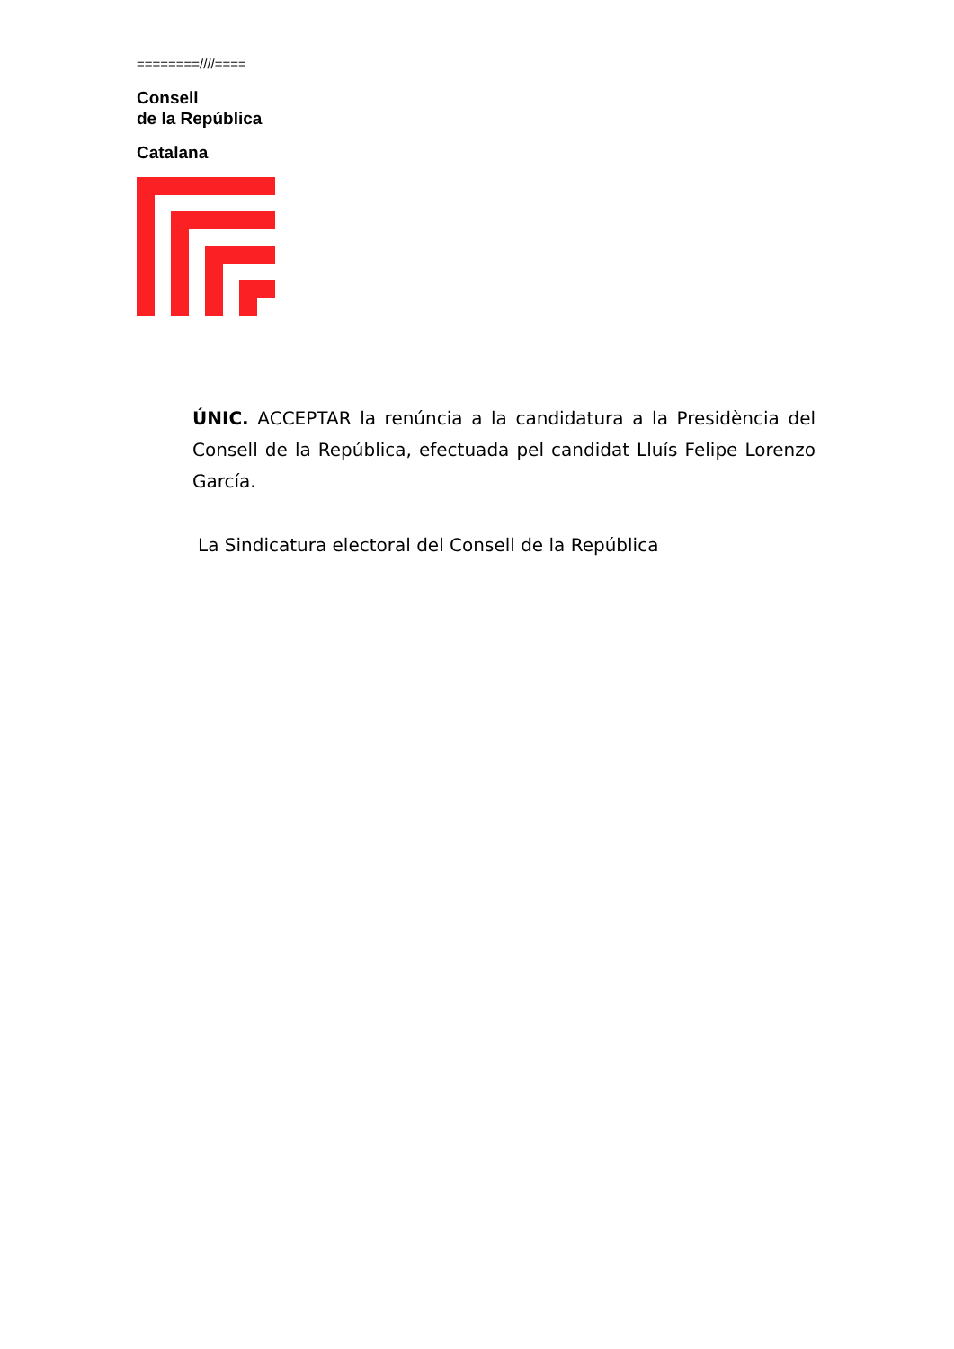========////====
Consell
de la República
Catalana
ÚNIC. ACCEPTAR la renúncia a la candidatura a la Presidència del Consell de la República, efectuada pel candidat Lluís Felipe Lorenzo García.
La Sindicatura electoral del Consell de la República